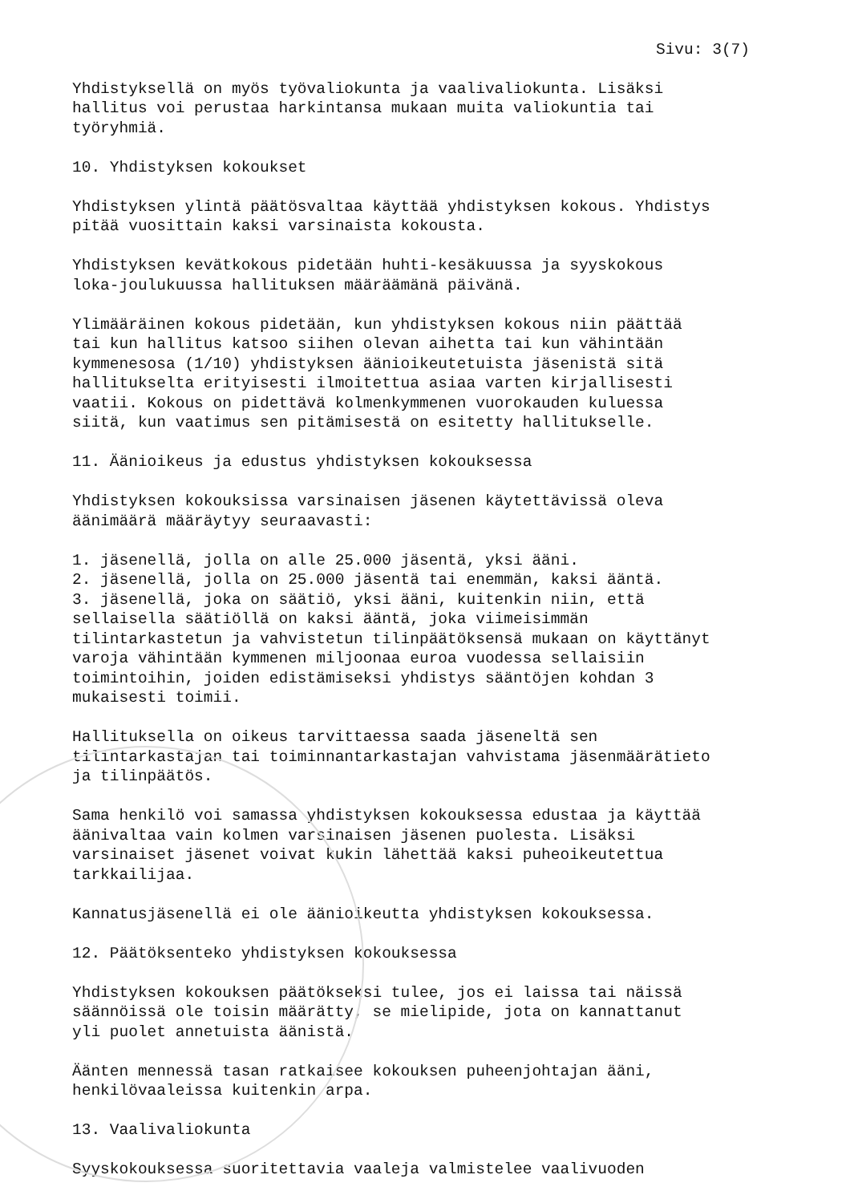Sivu: 3(7)
Yhdistyksellä on myös työvaliokunta ja vaalivaliokunta. Lisäksi hallitus voi perustaa harkintansa mukaan muita valiokuntia tai työryhmiä.
10. Yhdistyksen kokoukset
Yhdistyksen ylintä päätösvaltaa käyttää yhdistyksen kokous. Yhdistys pitää vuosittain kaksi varsinaista kokousta.
Yhdistyksen kevätkokous pidetään huhti-kesäkuussa ja syyskokous loka-joulukuussa hallituksen määräämänä päivänä.
Ylimääräinen kokous pidetään, kun yhdistyksen kokous niin päättää tai kun hallitus katsoo siihen olevan aihetta tai kun vähintään kymmenesosa (1/10) yhdistyksen äänioikeutetuista jäsenistä sitä hallitukselta erityisesti ilmoitettua asiaa varten kirjallisesti vaatii. Kokous on pidettävä kolmenkymmenen vuorokauden kuluessa siitä, kun vaatimus sen pitämisestä on esitetty hallitukselle.
11. Äänioikeus ja edustus yhdistyksen kokouksessa
Yhdistyksen kokouksissa varsinaisen jäsenen käytettävissä oleva äänimäärä määräytyy seuraavasti:
1. jäsenellä, jolla on alle 25.000 jäsentä, yksi ääni. 2. jäsenellä, jolla on 25.000 jäsentä tai enemmän, kaksi ääntä. 3. jäsenellä, joka on säätiö, yksi ääni, kuitenkin niin, että sellaisella säätiöllä on kaksi ääntä, joka viimeisimmän tilintarkastetun ja vahvistetun tilinpäätöksensä mukaan on käyttänyt varoja vähintään kymmenen miljoonaa euroa vuodessa sellaisiin toimintoihin, joiden edistämiseksi yhdistys sääntöjen kohdan 3 mukaisesti toimii.
Hallituksella on oikeus tarvittaessa saada jäseneltä sen tilintarkastajan tai toiminnantarkastajan vahvistama jäsenmäärätieto ja tilinpäätös.
Sama henkilö voi samassa yhdistyksen kokouksessa edustaa ja käyttää äänivaltaa vain kolmen varsinaisen jäsenen puolesta. Lisäksi varsinaiset jäsenet voivat kukin lähettää kaksi puheoikeutettua tarkkailijaa.
Kannatusjäsenellä ei ole äänioikeutta yhdistyksen kokouksessa.
12. Päätöksenteko yhdistyksen kokouksessa
Yhdistyksen kokouksen päätökseksi tulee, jos ei laissa tai näissä säännöissä ole toisin määrätty, se mielipide, jota on kannattanut yli puolet annetuista äänistä.
Äänten mennessä tasan ratkaisee kokouksen puheenjohtajan ääni, henkilövaaleissa kuitenkin arpa.
13. Vaalivaliokunta
Syyskokouksessa suoritettavia vaaleja valmistelee vaalivuoden